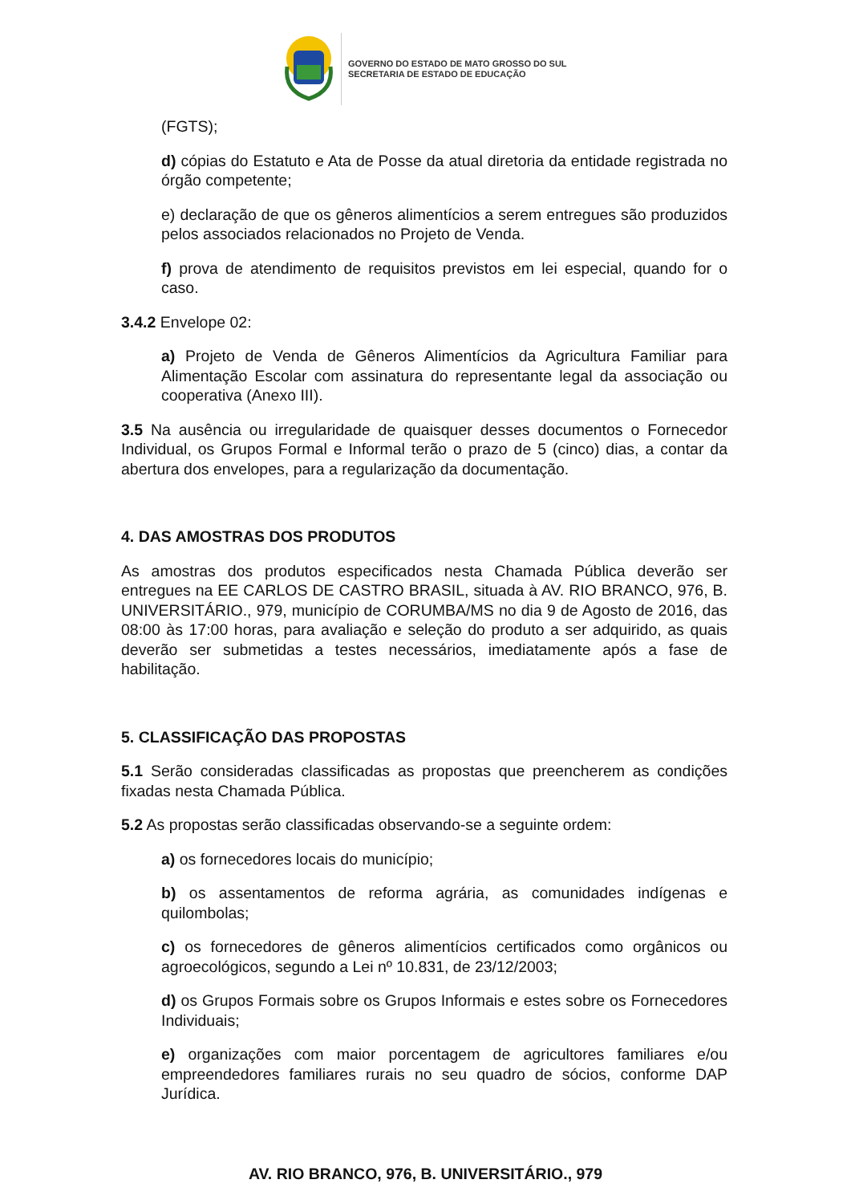GOVERNO DO ESTADO DE MATO GROSSO DO SUL
SECRETARIA DE ESTADO DE EDUCAÇÃO
(FGTS);
d) cópias do Estatuto e Ata de Posse da atual diretoria da entidade registrada no órgão competente;
e) declaração de que os gêneros alimentícios a serem entregues são produzidos pelos associados relacionados no Projeto de Venda.
f) prova de atendimento de requisitos previstos em lei especial, quando for o caso.
3.4.2 Envelope 02:
a) Projeto de Venda de Gêneros Alimentícios da Agricultura Familiar para Alimentação Escolar com assinatura do representante legal da associação ou cooperativa (Anexo III).
3.5 Na ausência ou irregularidade de quaisquer desses documentos o Fornecedor Individual, os Grupos Formal e Informal terão o prazo de 5 (cinco) dias, a contar da abertura dos envelopes, para a regularização da documentação.
4. DAS AMOSTRAS DOS PRODUTOS
As amostras dos produtos especificados nesta Chamada Pública deverão ser entregues na EE CARLOS DE CASTRO BRASIL, situada à AV. RIO BRANCO, 976, B. UNIVERSITÁRIO., 979, município de CORUMBA/MS no dia 9 de Agosto de 2016, das 08:00 às 17:00 horas, para avaliação e seleção do produto a ser adquirido, as quais deverão ser submetidas a testes necessários, imediatamente após a fase de habilitação.
5. CLASSIFICAÇÃO DAS PROPOSTAS
5.1 Serão consideradas classificadas as propostas que preencherem as condições fixadas nesta Chamada Pública.
5.2 As propostas serão classificadas observando-se a seguinte ordem:
a) os fornecedores locais do município;
b) os assentamentos de reforma agrária, as comunidades indígenas e quilombolas;
c) os fornecedores de gêneros alimentícios certificados como orgânicos ou agroecológicos, segundo a Lei nº 10.831, de 23/12/2003;
d) os Grupos Formais sobre os Grupos Informais e estes sobre os Fornecedores Individuais;
e) organizações com maior porcentagem de agricultores familiares e/ou empreendedores familiares rurais no seu quadro de sócios, conforme DAP Jurídica.
AV. RIO BRANCO, 976, B. UNIVERSITÁRIO., 979